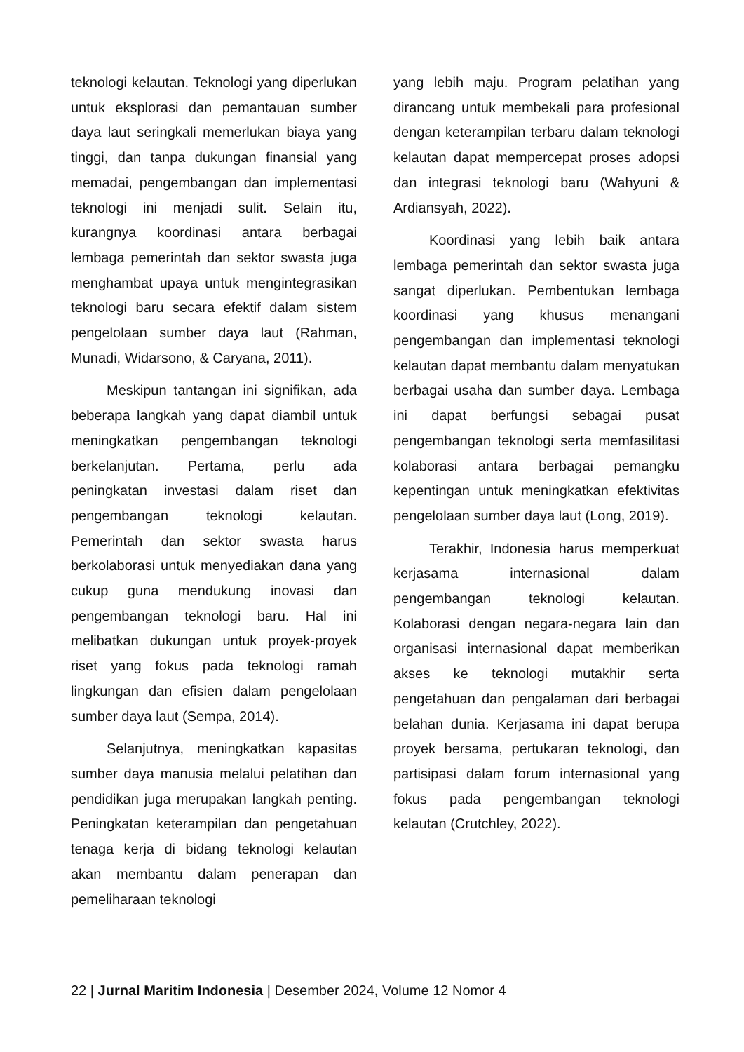teknologi kelautan. Teknologi yang diperlukan untuk eksplorasi dan pemantauan sumber daya laut seringkali memerlukan biaya yang tinggi, dan tanpa dukungan finansial yang memadai, pengembangan dan implementasi teknologi ini menjadi sulit. Selain itu, kurangnya koordinasi antara berbagai lembaga pemerintah dan sektor swasta juga menghambat upaya untuk mengintegrasikan teknologi baru secara efektif dalam sistem pengelolaan sumber daya laut (Rahman, Munadi, Widarsono, & Caryana, 2011).
Meskipun tantangan ini signifikan, ada beberapa langkah yang dapat diambil untuk meningkatkan pengembangan teknologi berkelanjutan. Pertama, perlu ada peningkatan investasi dalam riset dan pengembangan teknologi kelautan. Pemerintah dan sektor swasta harus berkolaborasi untuk menyediakan dana yang cukup guna mendukung inovasi dan pengembangan teknologi baru. Hal ini melibatkan dukungan untuk proyek-proyek riset yang fokus pada teknologi ramah lingkungan dan efisien dalam pengelolaan sumber daya laut (Sempa, 2014).
Selanjutnya, meningkatkan kapasitas sumber daya manusia melalui pelatihan dan pendidikan juga merupakan langkah penting. Peningkatan keterampilan dan pengetahuan tenaga kerja di bidang teknologi kelautan akan membantu dalam penerapan dan pemeliharaan teknologi
yang lebih maju. Program pelatihan yang dirancang untuk membekali para profesional dengan keterampilan terbaru dalam teknologi kelautan dapat mempercepat proses adopsi dan integrasi teknologi baru (Wahyuni & Ardiansyah, 2022).
Koordinasi yang lebih baik antara lembaga pemerintah dan sektor swasta juga sangat diperlukan. Pembentukan lembaga koordinasi yang khusus menangani pengembangan dan implementasi teknologi kelautan dapat membantu dalam menyatukan berbagai usaha dan sumber daya. Lembaga ini dapat berfungsi sebagai pusat pengembangan teknologi serta memfasilitasi kolaborasi antara berbagai pemangku kepentingan untuk meningkatkan efektivitas pengelolaan sumber daya laut (Long, 2019).
Terakhir, Indonesia harus memperkuat kerjasama internasional dalam pengembangan teknologi kelautan. Kolaborasi dengan negara-negara lain dan organisasi internasional dapat memberikan akses ke teknologi mutakhir serta pengetahuan dan pengalaman dari berbagai belahan dunia. Kerjasama ini dapat berupa proyek bersama, pertukaran teknologi, dan partisipasi dalam forum internasional yang fokus pada pengembangan teknologi kelautan (Crutchley, 2022).
22 | Jurnal Maritim Indonesia | Desember 2024, Volume 12 Nomor 4